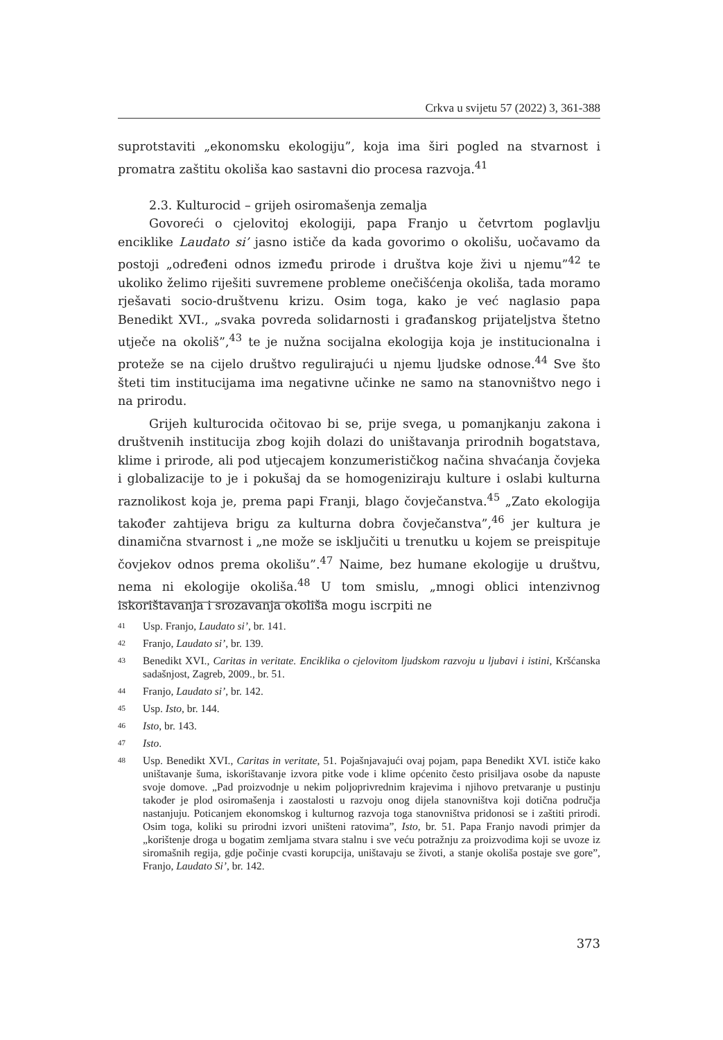Crkva u svijetu 57 (2022) 3, 361-388
suprotstaviti „ekonomsku ekologiju”, koja ima širi pogled na stvarnost i promatra zaštitu okoliša kao sastavni dio procesa razvoja.<sup>41</sup>
2.3. Kulturocid – grijeh osiromašenja zemalja
Govoreći o cjelovitoj ekologiji, papa Franjo u četvrtom poglavlju enciklike Laudato si’ jasno ističe da kada govorimo o okolišu, uočavamo da postoji „određeni odnos između prirode i društva koje živi u njemu”<sup>42</sup> te ukoliko želimo riješiti suvremene probleme onečišćenja okoliša, tada moramo rješavati socio-društvenu krizu. Osim toga, kako je već naglasio papa Benedikt XVI., „svaka povreda solidarnosti i građanskog prijateljstva štetno utječe na okoliš”,<sup>43</sup> te je nužna socijalna ekologija koja je institucionalna i proteže se na cijelo društvo regulirajući u njemu ljudske odnose.<sup>44</sup> Sve što šteti tim institucijama ima negativne učinke ne samo na stanovništvo nego i na prirodu.
Grijeh kulturocida očitovao bi se, prije svega, u pomanjkanju zakona i društvenih institucija zbog kojih dolazi do uništavanja prirodnih bogatstava, klime i prirode, ali pod utjecajem konzumerističkog načina shvaćanja čovjeka i globalizacije to je i pokušaj da se homogeniziraju kulture i oslabi kulturna raznolikost koja je, prema papi Franji, blago čovječanstva.<sup>45</sup> „Zato ekologija također zahtijeva brigu za kulturna dobra čovječanstva”,<sup>46</sup> jer kultura je dinamična stvarnost i „ne može se isključiti u trenutku u kojem se preispituje čovjekov odnos prema okolišu”.<sup>47</sup> Naime, bez humane ekologije u društvu, nema ni ekologije okoliša.<sup>48</sup> U tom smislu, „mnogi oblici intenzivnog iskorištavanja i srozavanja okoliša mogu iscrpiti ne
41 Usp. Franjo, Laudato si’, br. 141.
42 Franjo, Laudato si’, br. 139.
43 Benedikt XVI., Caritas in veritate. Enciklika o cjelovitom ljudskom razvoju u ljubavi i istini, Kršćanska sadašnjost, Zagreb, 2009., br. 51.
44 Franjo, Laudato si’, br. 142.
45 Usp. Isto, br. 144.
46 Isto, br. 143.
47 Isto.
48 Usp. Benedikt XVI., Caritas in veritate, 51. Pojašnjavajući ovaj pojam, papa Benedikt XVI. ističe kako uništavanje šuma, iskorištavanje izvora pitke vode i klime općenito često prisiljava osobe da napuste svoje domove. „Pad proizvodnje u nekim poljoprivrednim krajevima i njihovo pretvaranje u pustinju također je plod osiromašenja i zaostalosti u razvoju onog dijela stanovništva koji dotična područja nastanjuju. Poticanjem ekonomskog i kulturnog razvoja toga stanovništva pridonosi se i zaštiti prirodi. Osim toga, koliki su prirodni izvori uništeni ratovima”, Isto, br. 51. Papa Franjo navodi primjer da „korištenje droga u bogatim zemljama stvara stalnu i sve veću potražnju za proizvodima koji se uvoze iz siromašnih regija, gdje počinje cvasti korupcija, uništavaju se životi, a stanje okoliša postaje sve gore”, Franjo, Laudato Si’, br. 142.
373